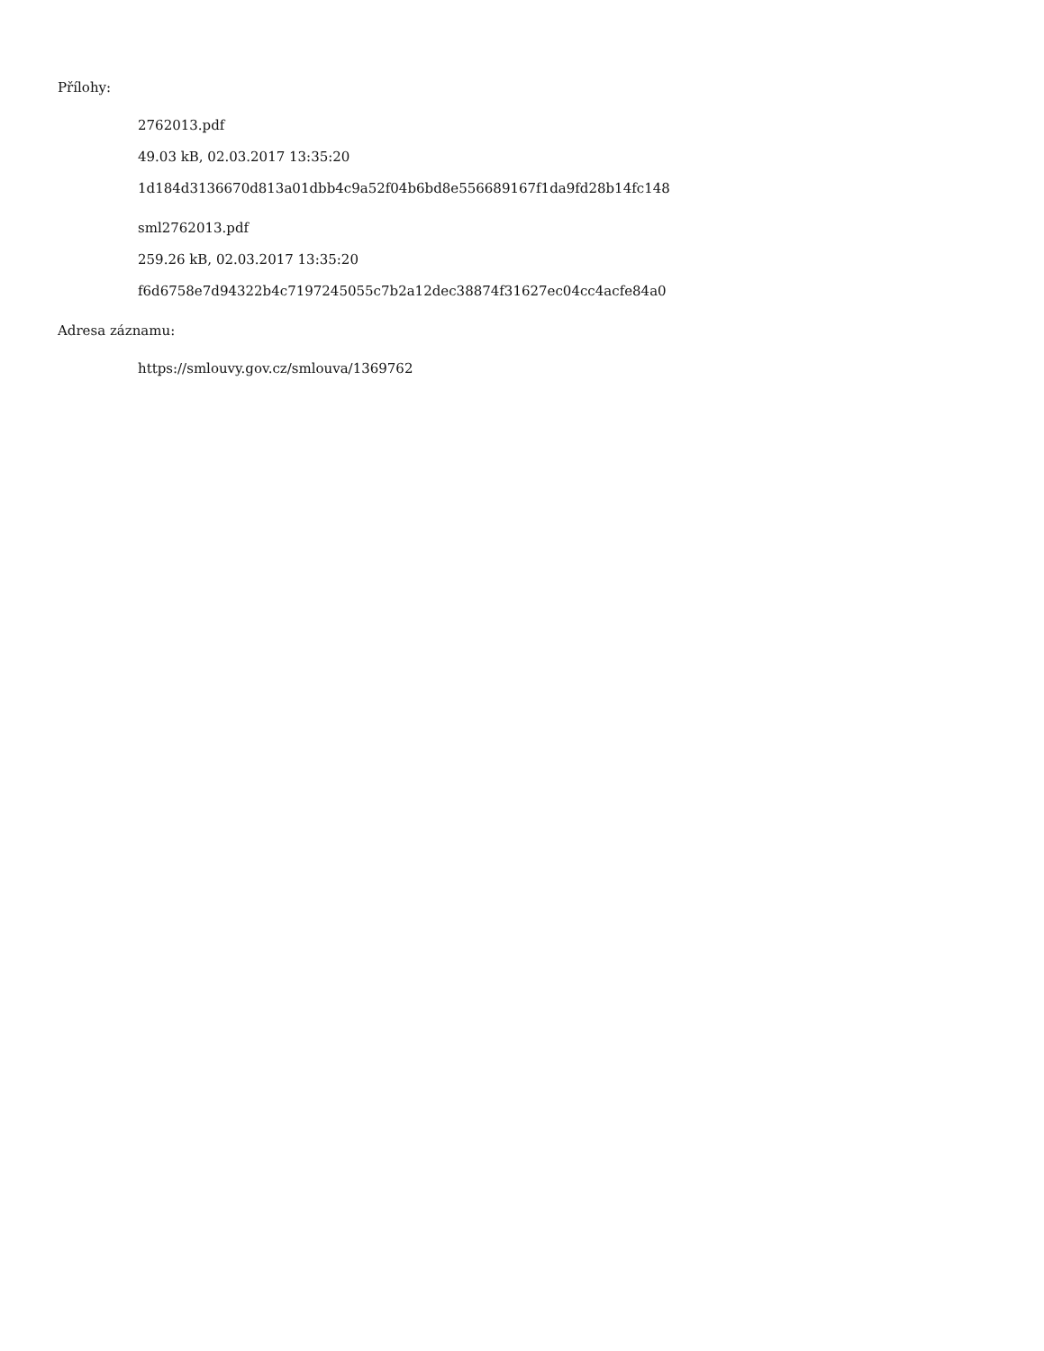Přílohy:
2762013.pdf
49.03 kB, 02.03.2017 13:35:20
1d184d3136670d813a01dbb4c9a52f04b6bd8e556689167f1da9fd28b14fc148
sml2762013.pdf
259.26 kB, 02.03.2017 13:35:20
f6d6758e7d94322b4c7197245055c7b2a12dec38874f31627ec04cc4acfe84a0
Adresa záznamu:
https://smlouvy.gov.cz/smlouva/1369762